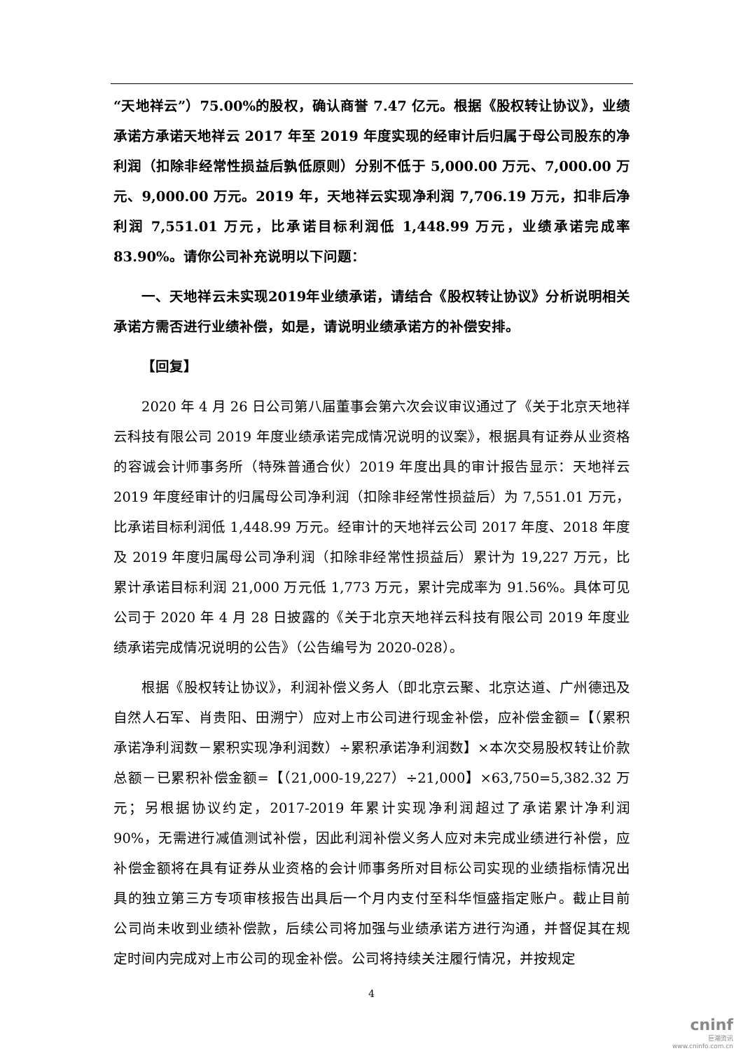“天地祥云”）75.00%的股权，确认商誉 7.47 亿元。根据《股权转让协议》，业绩承诺方承诺天地祥云 2017 年至 2019 年度实现的经审计后归属于母公司股东的净利润（扣除非经常性损益后孰低原则）分别不低于 5,000.00 万元、7,000.00 万元、9,000.00 万元。2019 年，天地祥云实现净利润 7,706.19 万元，扣非后净利润 7,551.01 万元，比承诺目标利润低 1,448.99 万元，业绩承诺完成率 83.90%。请你公司补充说明以下问题：
一、天地祥云未实现2019年业绩承诺，请结合《股权转让协议》分析说明相关承诺方需否进行业绩补偿，如是，请说明业绩承诺方的补偿安排。
【回复】
2020 年 4 月 26 日公司第八届董事会第六次会议审议通过了《关于北京天地祥云科技有限公司 2019 年度业绩承诺完成情况说明的议案》，根据具有证券从业资格的容诚会计师事务所（特殊普通合伙）2019 年度出具的审计报告显示：天地祥云 2019 年度经审计的归属母公司净利润（扣除非经常性损益后）为 7,551.01 万元，比承诺目标利润低 1,448.99 万元。经审计的天地祥云公司 2017 年度、2018 年度及 2019 年度归属母公司净利润（扣除非经常性损益后）累计为 19,227 万元，比累计承诺目标利润 21,000 万元低 1,773 万元，累计完成率为 91.56%。具体可见公司于 2020 年 4 月 28 日披露的《关于北京天地祥云科技有限公司 2019 年度业绩承诺完成情况说明的公告》（公告编号为 2020-028）。
根据《股权转让协议》，利润补偿义务人（即北京云聚、北京达道、广州德迅及自然人石军、肖贵阳、田溯宁）应对上市公司进行现金补偿，应补偿金额=【（累积承诺净利润数－累积实现净利润数）÷累积承诺净利润数】×本次交易股权转让价款总额－已累积补偿金额=【（21,000-19,227）÷21,000】×63,750=5,382.32 万元；另根据协议约定，2017-2019 年累计实现净利润超过了承诺累计净利润 90%，无需进行减值测试补偿，因此利润补偿义务人应对未完成业绩进行补偿，应补偿金额将在具有证券从业资格的会计师事务所对目标公司实现的业绩指标情况出具的独立第三方专项审核报告出具后一个月内支付至科华恒盛指定账户。截止目前公司尚未收到业绩补偿款，后续公司将加强与业绩承诺方进行沟通，并督促其在规定时间内完成对上市公司的现金补偿。公司将持续关注履行情况，并按规定
4
cninf
巨潮资讯
www.cninfo.com.cn